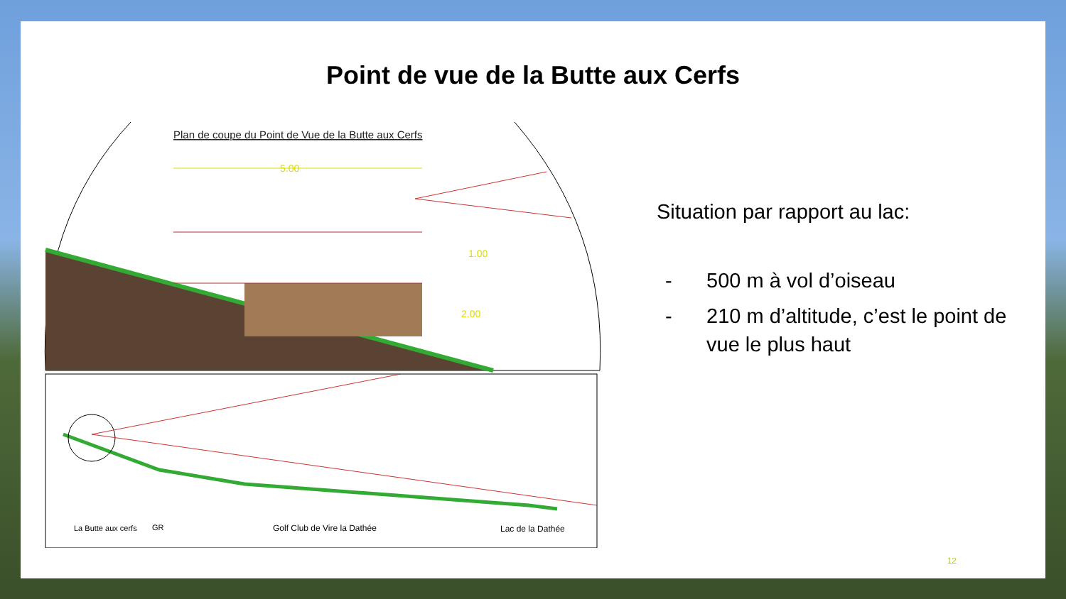Point de vue de la Butte aux Cerfs
Plan de coupe du Point de Vue de la Butte aux Cerfs
5.00
1.00
2.00
La Butte aux cerfs
GR
Golf Club de Vire la Dathée
Lac de la Dathée
Situation par rapport au lac:
- 500 m à vol d’oiseau
- 210 m d’altitude, c’est le point de vue le plus haut
12